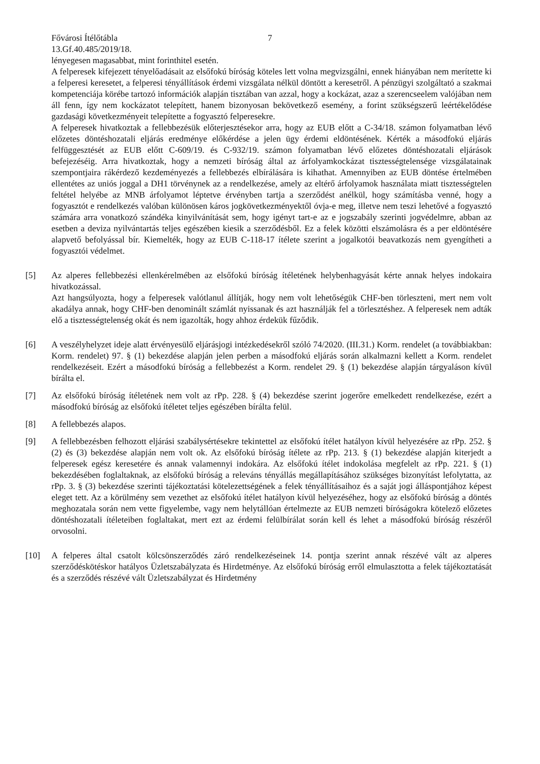Fővárosi Ítélőtábla 7
13.Gf.40.485/2019/18.
lényegesen magasabbat, mint forinthitel esetén.
A felperesek kifejezett tényelőadásait az elsőfokú bíróság köteles lett volna megvizsgálni, ennek hiányában nem merítette ki a felperesi keresetet, a felperesi tényállítások érdemi vizsgálata nélkül döntött a keresetről. A pénzügyi szolgáltató a szakmai kompetenciája körébe tartozó információk alapján tisztában van azzal, hogy a kockázat, azaz a szerencseelem valójában nem áll fenn, így nem kockázatot telepített, hanem bizonyosan bekövetkező esemény, a forint szükségszerű leértékelődése gazdasági következményeit telepítette a fogyasztó felperesekre.
A felperesek hivatkoztak a fellebbezésük előterjesztésekor arra, hogy az EUB előtt a C-34/18. számon folyamatban lévő előzetes döntéshozatali eljárás eredménye előkérdése a jelen ügy érdemi eldöntésének. Kérték a másodfokú eljárás felfüggesztését az EUB előtt C-609/19. és C-932/19. számon folyamatban lévő előzetes döntéshozatali eljárások befejezéséig. Arra hivatkoztak, hogy a nemzeti bíróság által az árfolyamkockázat tisztességtelensége vizsgálatainak szempontjaira rákérdező kezdeményezés a fellebbezés elbírálására is kihathat. Amennyiben az EUB döntése értelmében ellentétes az uniós joggal a DH1 törvénynek az a rendelkezése, amely az eltérő árfolyamok használata miatt tisztességtelen feltétel helyébe az MNB árfolyamot léptetve érvényben tartja a szerződést anélkül, hogy számításba venné, hogy a fogyasztót e rendelkezés valóban különösen káros jogkövetkezményektől óvja-e meg, illetve nem teszi lehetővé a fogyasztó számára arra vonatkozó szándéka kinyilvánítását sem, hogy igényt tart-e az e jogszabály szerinti jogvédelmre, abban az esetben a deviza nyilvántartás teljes egészében kiesik a szerződésből. Ez a felek közötti elszámolásra és a per eldöntésére alapvető befolyással bír. Kiemelték, hogy az EUB C-118-17 ítélete szerint a jogalkotói beavatkozás nem gyengítheti a fogyasztói védelmet.
[5] Az alperes fellebbezési ellenkérelmében az elsőfokú bíróság ítéletének helybenhagyását kérte annak helyes indokaira hivatkozással.
Azt hangsúlyozta, hogy a felperesek valótlanul állítják, hogy nem volt lehetőségük CHF-ben törleszteni, mert nem volt akadálya annak, hogy CHF-ben denominált számlát nyissanak és azt használják fel a törlesztéshez. A felperesek nem adták elő a tisztességtelenség okát és nem igazolták, hogy ahhoz érdekük fűződik.
[6] A veszélyhelyzet ideje alatt érvényesülő eljárásjogi intézkedésekről szóló 74/2020. (III.31.) Korm. rendelet (a továbbiakban: Korm. rendelet) 97. § (1) bekezdése alapján jelen perben a másodfokú eljárás során alkalmazni kellett a Korm. rendelet rendelkezéseit. Ezért a másodfokú bíróság a fellebbezést a Korm. rendelet 29. § (1) bekezdése alapján tárgyaláson kívül bírálta el.
[7] Az elsőfokú bíróság ítéletének nem volt az rPp. 228. § (4) bekezdése szerint jogerőre emelkedett rendelkezése, ezért a másodfokú bíróság az elsőfokú ítéletet teljes egészében bírálta felül.
[8] A fellebbezés alapos.
[9] A fellebbezésben felhozott eljárási szabálysértésekre tekintettel az elsőfokú ítélet hatályon kívül helyezésére az rPp. 252. § (2) és (3) bekezdése alapján nem volt ok. Az elsőfokú bíróság ítélete az rPp. 213. § (1) bekezdése alapján kiterjedt a felperesek egész keresetére és annak valamennyi indokára. Az elsőfokú ítélet indokolása megfelelt az rPp. 221. § (1) bekezdésében foglaltaknak, az elsőfokú bíróság a releváns tényállás megállapításához szükséges bizonyítást lefolytatta, az rPp. 3. § (3) bekezdése szerinti tájékoztatási kötelezettségének a felek tényállításaihoz és a saját jogi álláspontjához képest eleget tett. Az a körülmény sem vezethet az elsőfokú ítélet hatályon kívül helyezéséhez, hogy az elsőfokú bíróság a döntés meghozatala során nem vette figyelembe, vagy nem helytállóan értelmezte az EUB nemzeti bíróságokra kötelező előzetes döntéshozatali ítéleteiben foglaltakat, mert ezt az érdemi felülbírálat során kell és lehet a másodfokú bíróság részéről orvosolni.
[10] A felperes által csatolt kölcsönszerződés záró rendelkezéseinek 14. pontja szerint annak részévé vált az alperes szerződéskötéskor hatályos Üzletszabályzata és Hirdetménye. Az elsőfokú bíróság erről elmulasztotta a felek tájékoztatását és a szerződés részévé vált Üzletszabályzat és Hirdetmény